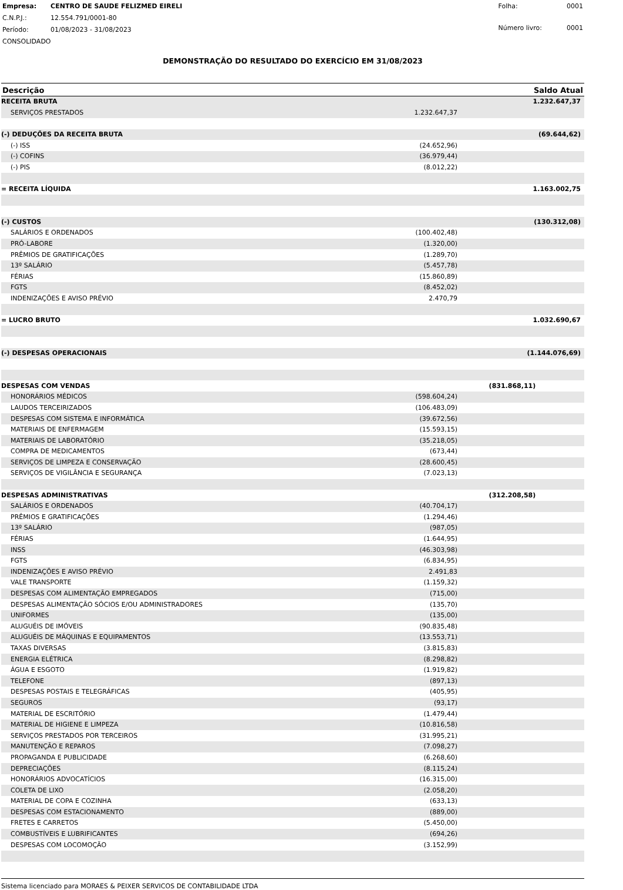| Empresa: | CENTRO DE SAUDE FELIZMED EIRELI |
| C.N.P.J.: | 12.554.791/0001-80 |
| Período: | 01/08/2023 - 31/08/2023 |
| CONSOLIDADO | |
| Folha: | 0001 |
| Número livro: | 0001 |
DEMONSTRAÇÃO DO RESULTADO DO EXERCÍCIO EM 31/08/2023
| Descrição | | | Saldo Atual |
| --- | --- | --- | --- |
| RECEITA BRUTA | | | 1.232.647,37 |
| SERVIÇOS PRESTADOS | 1.232.647,37 | | |
| (-) DEDUÇÕES DA RECEITA BRUTA | | | (69.644,62) |
| (-) ISS | (24.652,96) | | |
| (-) COFINS | (36.979,44) | | |
| (-) PIS | (8.012,22) | | |
| = RECEITA LÍQUIDA | | | 1.163.002,75 |
| (-) CUSTOS | | | (130.312,08) |
| SALÁRIOS E ORDENADOS | (100.402,48) | | |
| PRÓ-LABORE | (1.320,00) | | |
| PRÊMIOS DE GRATIFICAÇÕES | (1.289,70) | | |
| 13º SALÁRIO | (5.457,78) | | |
| FÉRIAS | (15.860,89) | | |
| FGTS | (8.452,02) | | |
| INDENIZAÇÕES E AVISO PRÉVIO | 2.470,79 | | |
| = LUCRO BRUTO | | | 1.032.690,67 |
| (-) DESPESAS OPERACIONAIS | | | (1.144.076,69) |
| DESPESAS COM VENDAS | | (831.868,11) | |
| HONORÁRIOS MÉDICOS | (598.604,24) | | |
| LAUDOS TERCEIRIZADOS | (106.483,09) | | |
| DESPESAS COM SISTEMA E INFORMÁTICA | (39.672,56) | | |
| MATERIAIS DE ENFERMAGEM | (15.593,15) | | |
| MATERIAIS DE LABORATÓRIO | (35.218,05) | | |
| COMPRA DE MEDICAMENTOS | (673,44) | | |
| SERVIÇOS DE LIMPEZA E CONSERVAÇÃO | (28.600,45) | | |
| SERVIÇOS DE VIGILÂNCIA E SEGURANÇA | (7.023,13) | | |
| DESPESAS ADMINISTRATIVAS | | (312.208,58) | |
| SALÁRIOS E ORDENADOS | (40.704,17) | | |
| PRÊMIOS E GRATIFICAÇÕES | (1.294,46) | | |
| 13º SALÁRIO | (987,05) | | |
| FÉRIAS | (1.644,95) | | |
| INSS | (46.303,98) | | |
| FGTS | (6.834,95) | | |
| INDENIZAÇÕES E AVISO PRÉVIO | 2.491,83 | | |
| VALE TRANSPORTE | (1.159,32) | | |
| DESPESAS COM ALIMENTAÇÃO EMPREGADOS | (715,00) | | |
| DESPESAS ALIMENTAÇÃO SÓCIOS E/OU ADMINISTRADORES | (135,70) | | |
| UNIFORMES | (135,00) | | |
| ALUGUÉIS DE IMÓVEIS | (90.835,48) | | |
| ALUGUÉIS DE MÁQUINAS E EQUIPAMENTOS | (13.553,71) | | |
| TAXAS DIVERSAS | (3.815,83) | | |
| ENERGIA ELÉTRICA | (8.298,82) | | |
| ÁGUA E ESGOTO | (1.919,82) | | |
| TELEFONE | (897,13) | | |
| DESPESAS POSTAIS E TELEGRÁFICAS | (405,95) | | |
| SEGUROS | (93,17) | | |
| MATERIAL DE ESCRITÓRIO | (1.479,44) | | |
| MATERIAL DE HIGIENE E LIMPEZA | (10.816,58) | | |
| SERVIÇOS PRESTADOS POR TERCEIROS | (31.995,21) | | |
| MANUTENÇÃO E REPAROS | (7.098,27) | | |
| PROPAGANDA E PUBLICIDADE | (6.268,60) | | |
| DEPRECIAÇÕES | (8.115,24) | | |
| HONORÁRIOS ADVOCATÍCIOS | (16.315,00) | | |
| COLETA DE LIXO | (2.058,20) | | |
| MATERIAL DE COPA E COZINHA | (633,13) | | |
| DESPESAS COM ESTACIONAMENTO | (889,00) | | |
| FRETES E CARRETOS | (5.450,00) | | |
| COMBUSTÍVEIS E LUBRIFICANTES | (694,26) | | |
| DESPESAS COM LOCOMOÇÃO | (3.152,99) | | |
Sistema licenciado para MORAES & PEIXER SERVICOS DE CONTABILIDADE LTDA